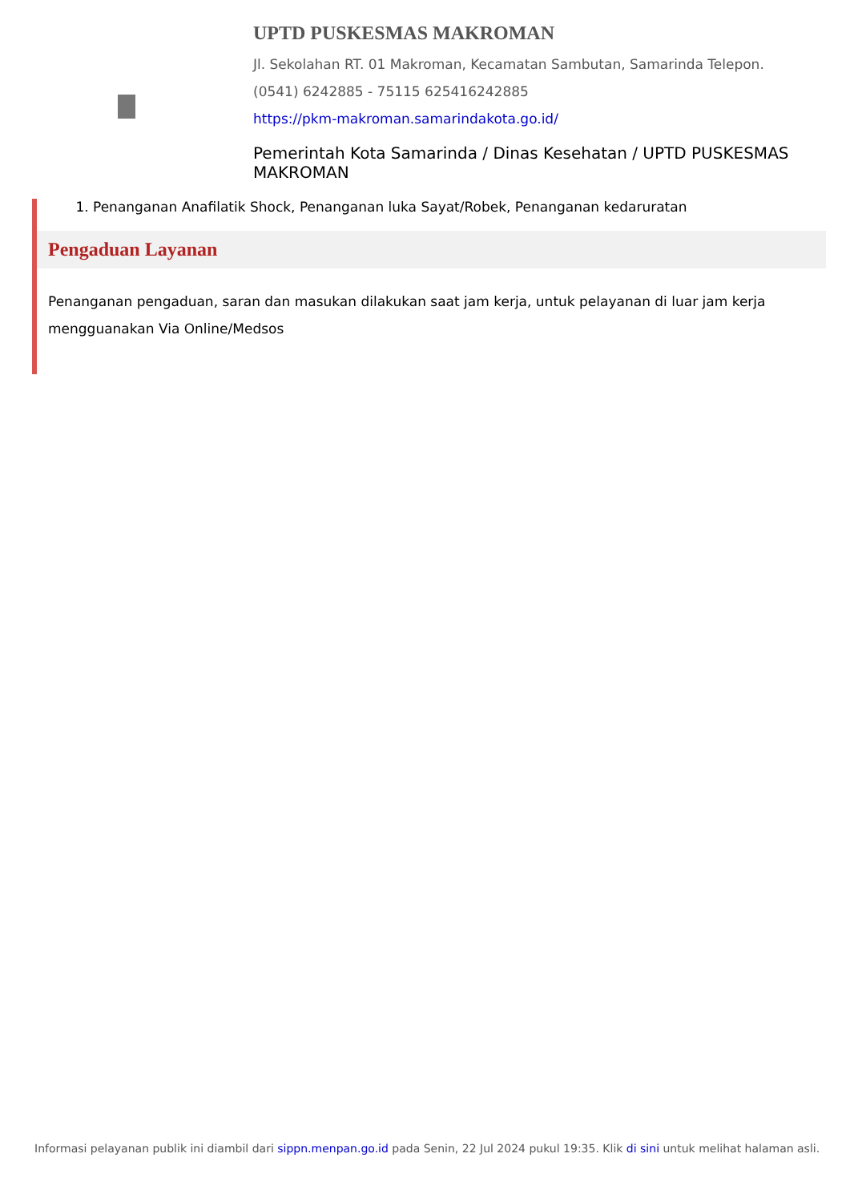UPTD PUSKESMAS MAKROMAN
Jl. Sekolahan RT. 01 Makroman, Kecamatan Sambutan, Samarinda Telepon. (0541) 6242885 - 75115 625416242885
https://pkm-makroman.samarindakota.go.id/
Pemerintah Kota Samarinda / Dinas Kesehatan / UPTD PUSKESMAS MAKROMAN
1. Penanganan Anafilatik Shock, Penanganan luka Sayat/Robek, Penanganan kedaruratan
Pengaduan Layanan
Penanganan pengaduan, saran dan masukan dilakukan saat jam kerja, untuk pelayanan di luar jam kerja mengguanakan Via Online/Medsos
Informasi pelayanan publik ini diambil dari sippn.menpan.go.id pada Senin, 22 Jul 2024 pukul 19:35. Klik di sini untuk melihat halaman asli.